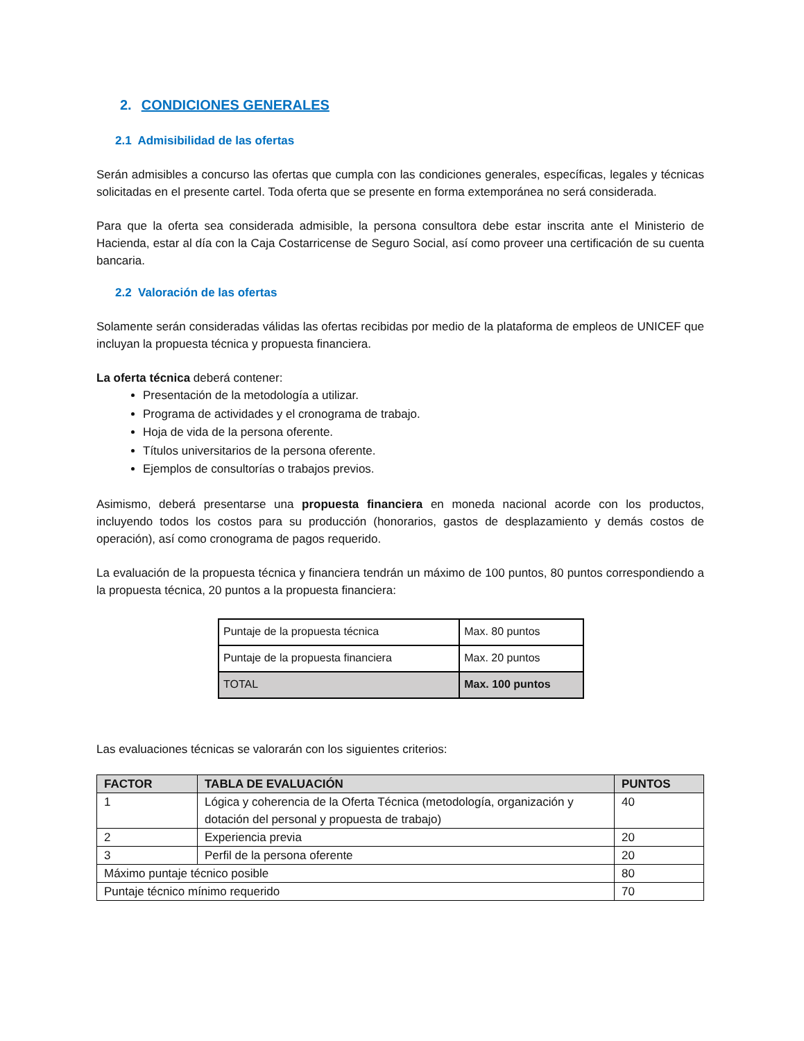2. CONDICIONES GENERALES
2.1 Admisibilidad de las ofertas
Serán admisibles a concurso las ofertas que cumpla con las condiciones generales, específicas, legales y técnicas solicitadas en el presente cartel. Toda oferta que se presente en forma extemporánea no será considerada.
Para que la oferta sea considerada admisible, la persona consultora debe estar inscrita ante el Ministerio de Hacienda, estar al día con la Caja Costarricense de Seguro Social, así como proveer una certificación de su cuenta bancaria.
2.2 Valoración de las ofertas
Solamente serán consideradas válidas las ofertas recibidas por medio de la plataforma de empleos de UNICEF que incluyan la propuesta técnica y propuesta financiera.
La oferta técnica deberá contener:
Presentación de la metodología a utilizar.
Programa de actividades y el cronograma de trabajo.
Hoja de vida de la persona oferente.
Títulos universitarios de la persona oferente.
Ejemplos de consultorías o trabajos previos.
Asimismo, deberá presentarse una propuesta financiera en moneda nacional acorde con los productos, incluyendo todos los costos para su producción (honorarios, gastos de desplazamiento y demás costos de operación), así como cronograma de pagos requerido.
La evaluación de la propuesta técnica y financiera tendrán un máximo de 100 puntos, 80 puntos correspondiendo a la propuesta técnica, 20 puntos a la propuesta financiera:
| Puntaje de la propuesta técnica | Max. 80 puntos |
| Puntaje de la propuesta financiera | Max. 20 puntos |
| TOTAL | Max. 100 puntos |
Las evaluaciones técnicas se valorarán con los siguientes criterios:
| FACTOR | TABLA DE EVALUACIÓN | PUNTOS |
| --- | --- | --- |
| 1 | Lógica y coherencia de la Oferta Técnica (metodología, organización y dotación del personal y propuesta de trabajo) | 40 |
| 2 | Experiencia previa | 20 |
| 3 | Perfil de la persona oferente | 20 |
| Máximo puntaje técnico posible | | 80 |
| Puntaje técnico mínimo requerido | | 70 |